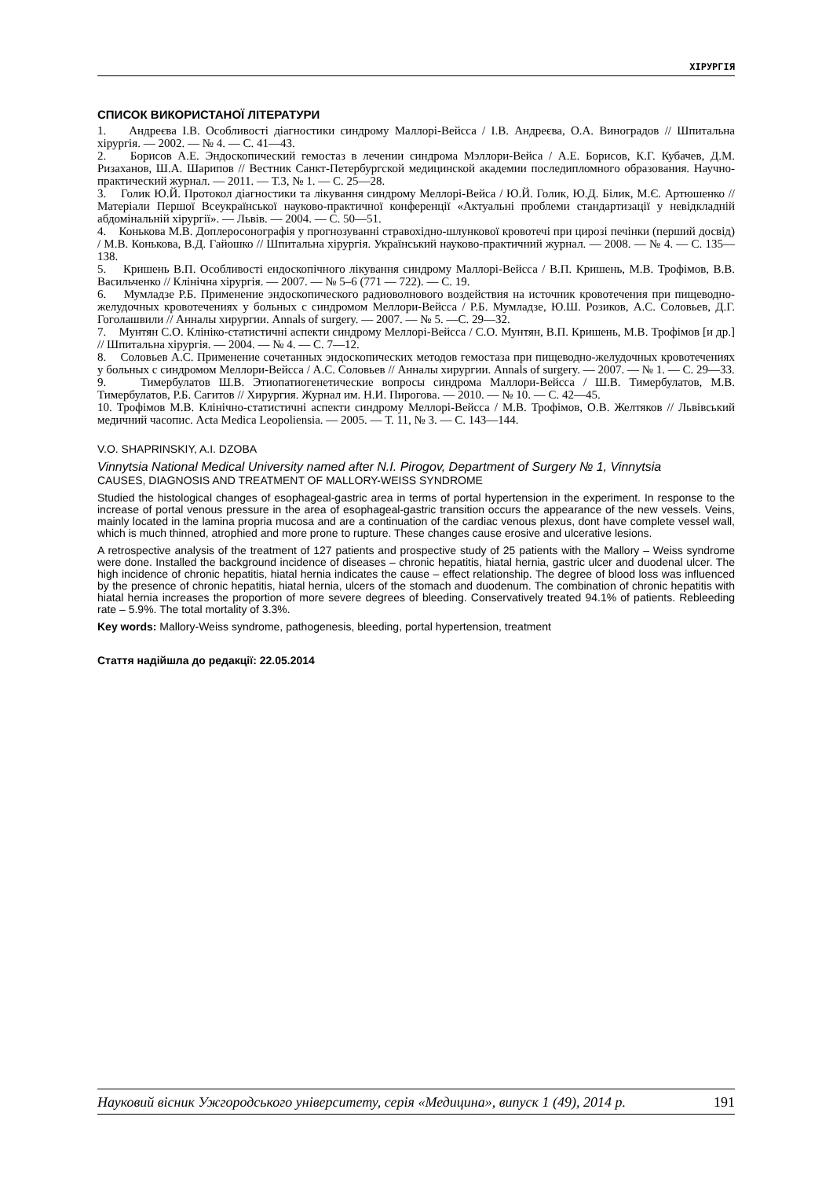ХІРУРГІЯ
СПИСОК ВИКОРИСТАНОЇ ЛІТЕРАТУРИ
1. Андреєва І.В. Особливості діагностики синдрому Маллорі-Вейсса / І.В. Андреєва, О.А. Виноградов // Шпитальна хірургія. — 2002. — № 4. — С. 41—43.
2. Борисов А.Е. Эндоскопический гемостаз в лечении синдрома Мэллори-Вейса / А.Е. Борисов, К.Г. Кубачев, Д.М. Ризаханов, Ш.А. Шарипов // Вестник Санкт-Петербургской медицинской академии последипломного образования. Научно-практический журнал. — 2011. — Т.3, № 1. — С. 25—28.
3. Голик Ю.Й. Протокол діагностики та лікування синдрому Меллорі-Вейса / Ю.Й. Голик, Ю.Д. Білик, М.Є. Артюшенко // Матеріали Першої Всеукраїнської науково-практичної конференції «Актуальні проблеми стандартизації у невідкладній абдомінальній хірургії». — Львів. — 2004. — С. 50—51.
4. Конькова М.В. Доплеросонографія у прогнозуванні стравохідно-шлункової кровотечі при цирозі печінки (перший досвід) / М.В. Конькова, В.Д. Гайошко // Шпитальна хірургія. Український науково-практичний журнал. — 2008. — № 4. — С. 135—138.
5. Кришень В.П. Особливості ендоскопічного лікування синдрому Маллорі-Вейсса / В.П. Кришень, М.В. Трофімов, В.В. Васильченко // Клінічна хірургія. — 2007. — № 5–6 (771 — 722). — С. 19.
6. Мумладзе Р.Б. Применение эндоскопического радиоволнового воздействия на источник кровотечения при пищеводно-желудочных кровотечениях у больных с синдромом Меллори-Вейсса / Р.Б. Мумладзе, Ю.Ш. Розиков, А.С. Соловьев, Д.Г. Гоголашвили // Анналы хирургии. Annals of surgery. — 2007. — № 5. —С. 29—32.
7. Мунтян С.О. Клініко-статистичні аспекти синдрому Меллорі-Вейсса / С.О. Мунтян, В.П. Кришень, М.В. Трофімов [и др.] // Шпитальна хірургія. — 2004. — № 4. — С. 7—12.
8. Соловьев А.С. Применение сочетанных эндоскопических методов гемостаза при пищеводно-желудочных кровотечениях у больных с синдромом Меллори-Вейсса / А.С. Соловьев // Анналы хирургии. Annals of surgery. — 2007. — № 1. — С. 29—33.
9. Тимербулатов Ш.В. Этиопатиогенетические вопросы синдрома Маллори-Вейсса / Ш.В. Тимербулатов, М.В. Тимербулатов, Р.Б. Сагитов // Хирургия. Журнал им. Н.И. Пирогова. — 2010. — № 10. — С. 42—45.
10. Трофімов М.В. Клінічно-статистичні аспекти синдрому Меллорі-Вейсса / М.В. Трофімов, О.В. Желтяков // Львівський медичний часопис. Acta Medica Leopoliensia. — 2005. — Т. 11, № 3. — С. 143—144.
V.O. SHAPRINSKIY, A.I. DZOBA
Vinnytsia National Medical University named after N.I. Pirogov, Department of Surgery № 1, Vinnytsia
CAUSES, DIAGNOSIS AND TREATMENT OF MALLORY-WEISS SYNDROME
Studied the histological changes of esophageal-gastric area in terms of portal hypertension in the experiment. In response to the increase of portal venous pressure in the area of esophageal-gastric transition occurs the appearance of the new vessels. Veins, mainly located in the lamina propria mucosa and are a continuation of the cardiac venous plexus, dont have complete vessel wall, which is much thinned, atrophied and more prone to rupture. These changes cause erosive and ulcerative lesions.
A retrospective analysis of the treatment of 127 patients and prospective study of 25 patients with the Mallory – Weiss syndrome were done. Installed the background incidence of diseases – chronic hepatitis, hiatal hernia, gastric ulcer and duodenal ulcer. The high incidence of chronic hepatitis, hiatal hernia indicates the cause – effect relationship. The degree of blood loss was influenced by the presence of chronic hepatitis, hiatal hernia, ulcers of the stomach and duodenum. The combination of chronic hepatitis with hiatal hernia increases the proportion of more severe degrees of bleeding. Conservatively treated 94.1% of patients. Rebleeding rate – 5.9%. The total mortality of 3.3%.
Key words: Mallory-Weiss syndrome, pathogenesis, bleeding, portal hypertension, treatment
Стаття надійшла до редакції: 22.05.2014
Науковий вісник Ужгородського університету, серія «Медицина», випуск 1 (49), 2014 р. 191